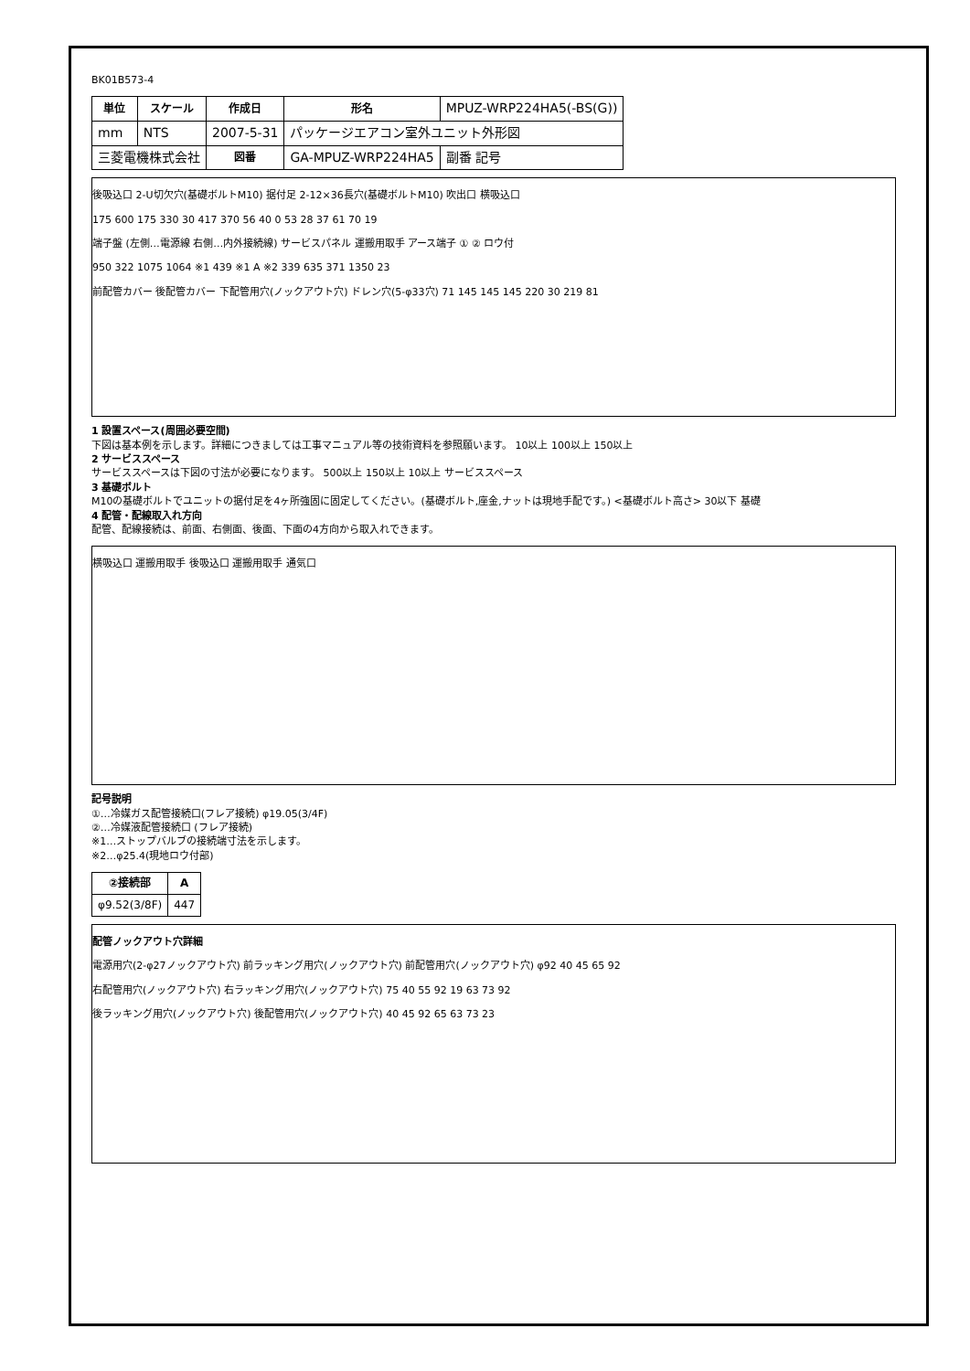BK01B573-4
| 単位 | スケール | 作成日 | 形名 | MPUZ-WRP224HA5(-BS(G)) |
| mm | NTS | 2007-5-31 | パッケージエアコン室外ユニット外形図 | |
| 三菱電機株式会社 | | 図番 | GA-MPUZ-WRP224HA5 | 副番 記号 |
後吸込口 2-U切欠穴(基礎ボルトM10) 据付足 2-12×36長穴(基礎ボルトM10) 吹出口 横吸込口
175 600 175 330 30 417 370 56 40 0 53 28 37 61 70 19
端子盤 (左側…電源線 右側…内外接続線) サービスパネル 運搬用取手 アース端子 ① ② ロウ付
950 322 1075 1064 ※1 439 ※1 A ※2 339 635 371 1350 23
前配管カバー 後配管カバー 下配管用穴(ノックアウト穴) ドレン穴(5-φ33穴) 71 145 145 145 220 30 219 81
1 設置スペース(周囲必要空間)
下図は基本例を示します。詳細につきましては工事マニュアル等の技術資料を参照願います。 10以上 100以上 150以上
2 サービススペース
サービススペースは下図の寸法が必要になります。 500以上 150以上 10以上 サービススペース
3 基礎ボルト
M10の基礎ボルトでユニットの据付足を4ヶ所強固に固定してください。(基礎ボルト,座金,ナットは現地手配です。) <基礎ボルト高さ> 30以下 基礎
4 配管・配線取入れ方向
配管、配線接続は、前面、右側面、後面、下面の4方向から取入れできます。
横吸込口 運搬用取手 後吸込口 運搬用取手 通気口
記号説明
①…冷媒ガス配管接続口(フレア接続) φ19.05(3/4F)
②…冷媒液配管接続口 (フレア接続)
※1…ストップバルブの接続端寸法を示します。
※2…φ25.4(現地ロウ付部)
| ②接続部 | A |
| --- | --- |
| φ9.52(3/8F) | 447 |
配管ノックアウト穴詳細
電源用穴(2-φ27ノックアウト穴) 前ラッキング用穴(ノックアウト穴) 前配管用穴(ノックアウト穴) φ92 40 45 65 92
右配管用穴(ノックアウト穴) 右ラッキング用穴(ノックアウト穴) 75 40 55 92 19 63 73 92
後ラッキング用穴(ノックアウト穴) 後配管用穴(ノックアウト穴) 40 45 92 65 63 73 23